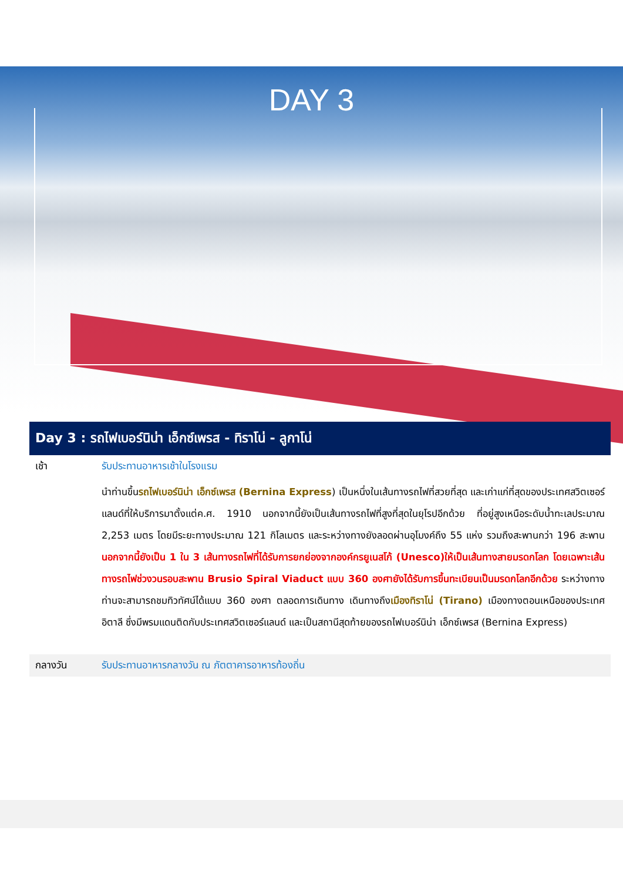DAY 3
Day 3 : รถไฟเบอร์นิน่า เอ็กซ์เพรส - ทิราโน่ - ลูกาโน่
เช้า รับประทานอาหารเช้าในโรงแรม
นำท่านขึ้นรถไฟเบอร์นิน่า เอ็กซ์เพรส (Bernina Express) เป็นหนึ่งในเส้นทางรถไฟที่สวยที่สุด และเก่าแก่ที่สุดของประเทศสวิตเซอร์แลนด์ที่ให้บริการมาตั้งแต่ค.ศ. 1910 นอกจากนี้ยังเป็นเส้นทางรถไฟที่สูงที่สุดในยุโรปอีกด้วย ที่อยู่สูงเหนือระดับน้ำทะเลประมาณ 2,253 เมตร โดยมีระยะทางประมาณ 121 กิโลเมตร และระหว่างทางยังลอดผ่านอุโมงค์ถึง 55 แห่ง รวมถึงสะพานกว่า 196 สะพาน นอกจากนี้ยังเป็น 1 ใน 3 เส้นทางรถไฟที่ได้รับการยกย่องจากองค์กรยูเนสโก้ (Unesco)ให้เป็นเส้นทางสายมรดกโลก โดยเฉพาะเส้นทางรถไฟช่วงวนรอบสะพาน Brusio Spiral Viaduct แบบ 360 องศายังได้รับการขึ้นทะเบียนเป็นมรดกโลกอีกด้วย ระหว่างทางท่านจะสามารถชมทิวทัศน์ได้แบบ 360 องศา ตลอดการเดินทาง เดินทางถึงเมืองทิราโน่ (Tirano) เมืองทางตอนเหนือของประเทศอิตาลี ซึ่งมีพรมแดนติดกับประเทศสวิตเซอร์แลนด์ และเป็นสถานีสุดท้ายของรถไฟเบอร์นิน่า เอ็กซ์เพรส (Bernina Express)
กลางวัน รับประทานอาหารกลางวัน ณ ภัตตาคารอาหารท้องถิ่น